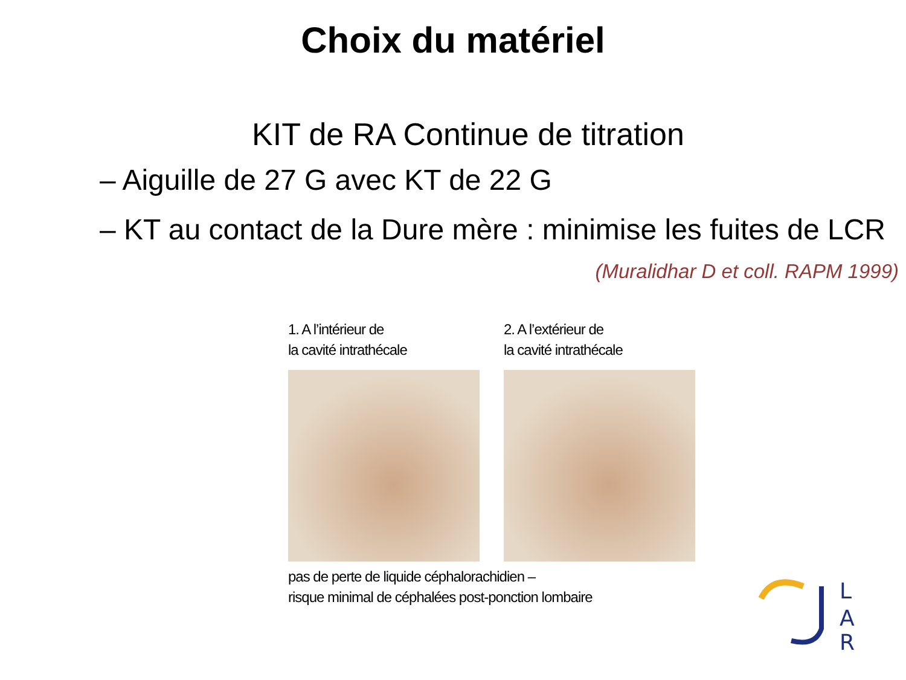Choix du matériel
KIT de RA Continue de titration
– Aiguille de 27 G avec KT de 22 G
– KT au contact de la Dure mère : minimise les fuites de LCR
(Muralidhar D et coll. RAPM 1999)
1. A l’intérieur de
la cavité intrathécale
2. A l’extérieur de
la cavité intrathécale
pas de perte de liquide céphalorachidien –
risque minimal de céphalées post-ponction lombaire
L
A
R